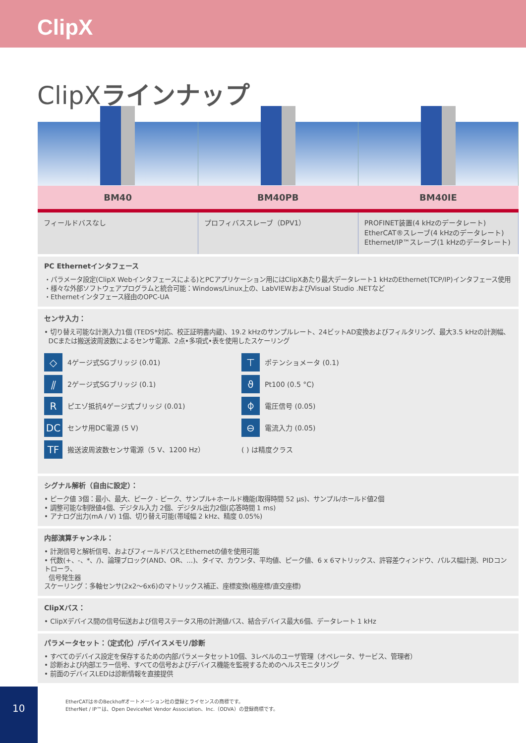ClipX
ClipXラインナップ
| BM40 | BM40PB | BM40IE |
| フィールドバスなし | プロフィバススレーブ（DPV1） | PROFINET装置(4 kHzのデータレート) EtherCAT®スレーブ(4 kHzのデータレート) Ethernet/IP™スレーブ(1 kHzのデータレート) |
PC Ethernetインタフェース
・パラメータ設定(ClipX Webインタフェースによる)とPCアプリケーション用にはClipXあたり最大データレート1 kHzのEthernet(TCP/IP)インタフェース使用
・様々な外部ソフトウェアプログラムと統合可能：Windows/Linux上の、LabVIEWおよびVisual Studio .NETなど
・Ethernetインタフェース経由のOPC-UA
センサ入力：
• 切り替え可能な計測入力1個 (TEDS*対応、校正証明書内蔵)、19.2 kHzのサンプルレート、24ビットAD変換およびフィルタリング、最大3.5 kHzの計測幅、
DCまたは搬送波周波数によるセンサ電源、2点•多項式•表を使用したスケーリング
◇ 4ゲージ式SGブリッジ (0.01)
⊤ ポテンショメータ (0.1)
⫽ 2ゲージ式SGブリッジ (0.1)
ϑ Pt100 (0.5 °C)
Rピエゾ抵抗4ゲージ式ブリッジ (0.01)
⌽ 電圧信号 (0.05)
DC センサ用DC電源 (5 V)
⊖ 電流入力 (0.05)
TF 搬送波周波数センサ電源（5 V、1200 Hz）
( ) は精度クラス
シグナル解析（自由に設定）：
• ピーク値 3個：最小、最大、ピーク - ピーク、サンプル+ホールド機能(取得時間 52 µs)、サンプル/ホールド値2個
• 調整可能な制限値4個、デジタル入力 2個、デジタル出力2個(応答時間 1 ms)
• アナログ出力(mA / V) 1個、切り替え可能(帯域幅 2 kHz、精度 0.05%)
内部演算チャンネル：
• 計測信号と解析信号、およびフィールドバスとEthernetの値を使用可能
• 代数(+、-、*、/)、論理ブロック(AND、OR、...)、タイマ、カウンタ、平均値、ピーク値、6 x 6マトリックス、許容差ウィンドウ、パルス幅計測、PIDコントローラ、
信号発生器
スケーリング：多軸センサ(2x2〜6x6)のマトリックス補正、座標変換(極座標/直交座標)
ClipXバス：
• ClipXデバイス間の信号伝送および信号ステータス用の計測値バス、結合デバイス最大6個、データレート 1 kHz
パラメータセット：（定式化）/デバイスメモリ/診断
• すべてのデバイス設定を保存するための内部パラメータセット10個、3レベルのユーザ管理（オペレータ、サービス、管理者）
• 診断および内部エラー信号、すべての信号およびデバイス機能を監視するためのヘルスモニタリング
• 前面のデバイスLEDは診断情報を直接提供
EtherCATは®のBeckhoffオートメーション社の登録とライセンスの商標です。
EtherNet / IP™は、Open DeviceNet Vendor Association、Inc.（ODVA）の登録商標です。
10